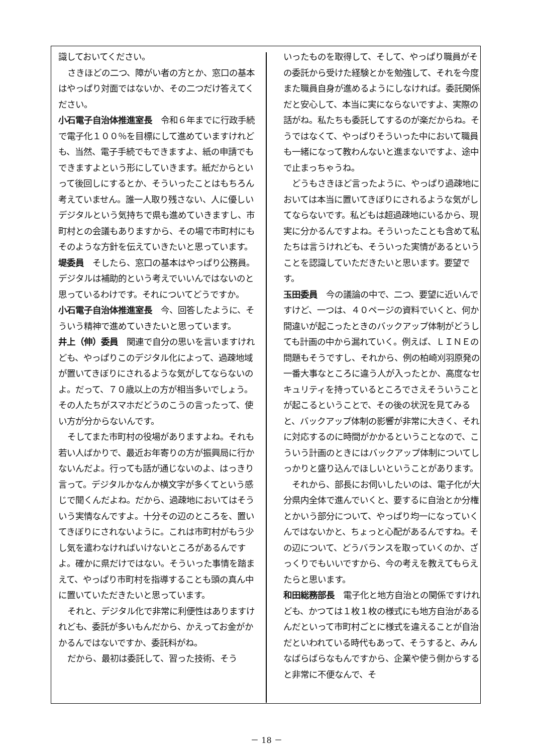識しておいてください。
さきほどの二つ、障がい者の方とか、窓口の基本はやっぱり対面ではないか、その二つだけ答えてください。
小石電子自治体推進室長　令和６年までに行政手続で電子化１００％を目標にして進めていますけれども、当然、電子手続でもできますよ、紙の申請でもできますよという形にしていきます。紙だからといって後回しにするとか、そういったことはもちろん考えていません。誰一人取り残さない、人に優しいデジタルという気持ちで県も進めていきますし、市町村との会議もありますから、その場で市町村にもそのような方針を伝えていきたいと思っています。
堤委員　そしたら、窓口の基本はやっぱり公務員。デジタルは補助的という考えでいいんではないのと思っているわけです。それについてどうですか。
小石電子自治体推進室長　今、回答したように、そういう精神で進めていきたいと思っています。
井上（伸）委員　関連で自分の思いを言いますけれども、やっぱりこのデジタル化によって、過疎地域が置いてきぼりにされるような気がしてならないのよ。だって、７０歳以上の方が相当多いでしょう。その人たちがスマホだどうのこうの言ったって、使い方が分からないんです。
そしてまた市町村の役場がありますよね。それも若い人ばかりで、最近お年寄りの方が振興局に行かないんだよ。行っても話が通じないのよ、はっきり言って。デジタルかなんか横文字が多くてという感じで聞くんだよね。だから、過疎地においてはそういう実情なんですよ。十分その辺のところを、置いてきぼりにされないように。これは市町村がもう少し気を遣わなければいけないところがあるんですよ。確かに県だけではない。そういった事情を踏まえて、やっぱり市町村を指導することも頭の真ん中に置いていただきたいと思っています。
それと、デジタル化で非常に利便性はありますけれども、委託が多いもんだから、かえってお金がかかるんではないですか、委託料がね。
だから、最初は委託して、習った技術、そう
いったものを取得して、そして、やっぱり職員がその委託から受けた経験とかを勉強して、それを今度また職員自身が進めるようにしなければ。委託関係だと安心して、本当に実にならないですよ、実際の話がね。私たちも委託してするのが楽だからね。そうではなくて、やっぱりそういった中において職員も一緒になって教わんないと進まないですよ、途中で止まっちゃうね。
どうもさきほど言ったように、やっぱり過疎地においては本当に置いてきぼりにされるような気がしてならないです。私どもは超過疎地にいるから、現実に分かるんですよね。そういったことも含めて私たちは言うけれども、そういった実情があるということを認識していただきたいと思います。要望です。
玉田委員　今の議論の中で、二つ、要望に近いんですけど、一つは、４０ページの資料でいくと、何か間違いが起こったときのバックアップ体制がどうしても計画の中から漏れていく。例えば、ＬＩＮＥの問題もそうですし、それから、例の柏崎刈羽原発の一番大事なところに違う人が入ったとか、高度なセキュリティを持っているところでさえそういうことが起こるということで、その後の状況を見てみると、バックアップ体制の影響が非常に大きく、それに対応するのに時間がかかるということなので、こういう計画のときにはバックアップ体制についてしっかりと盛り込んでほしいということがあります。
それから、部長にお伺いしたいのは、電子化が大分県内全体で進んでいくと、要するに自治とか分権とかいう部分について、やっぱり均一になっていくんではないかと、ちょっと心配があるんですね。その辺について、どうバランスを取っていくのか、ざっくりでもいいですから、今の考えを教えてもらえたらと思います。
和田総務部長　電子化と地方自治との関係ですけれども、かつては１枚１枚の様式にも地方自治があるんだといって市町村ごとに様式を違えることが自治だといわれている時代もあって、そうすると、みんなばらばらなもんですから、企業や使う側からすると非常に不便なんで、そ
－ 18 －